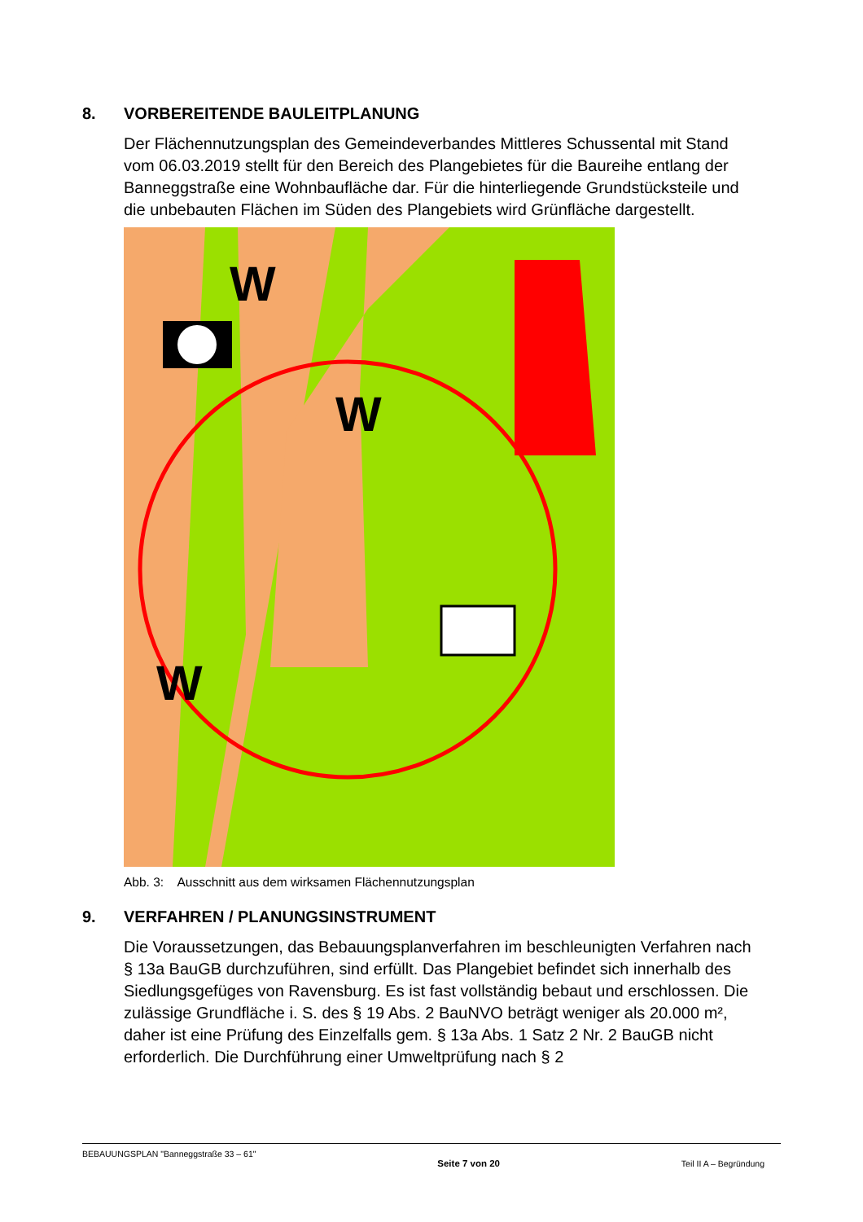8. VORBEREITENDE BAULEITPLANUNG
Der Flächennutzungsplan des Gemeindeverbandes Mittleres Schussental mit Stand vom 06.03.2019 stellt für den Bereich des Plangebietes für die Baureihe entlang der Banneggstraße eine Wohnbaufläche dar. Für die hinterliegende Grundstücksteile und die unbebauten Flächen im Süden des Plangebiets wird Grünfläche dargestellt.
W
W
W
Abb. 3: Ausschnitt aus dem wirksamen Flächennutzungsplan
9. VERFAHREN / PLANUNGSINSTRUMENT
Die Voraussetzungen, das Bebauungsplanverfahren im beschleunigten Verfahren nach § 13a BauGB durchzuführen, sind erfüllt. Das Plangebiet befindet sich inner­halb des Siedlungsgefüges von Ravensburg. Es ist fast vollständig bebaut und er­schlossen. Die zulässige Grundfläche i. S. des § 19 Abs. 2 BauNVO beträgt weni­ger als 20.000 m², daher ist eine Prüfung des Einzelfalls gem. § 13a Abs. 1 Satz 2 Nr. 2 BauGB nicht erforderlich. Die Durchführung einer Umweltprüfung nach § 2
BEBAUUNGSPLAN "Banneggstraße 33 – 61" Seite 7 von 20 Teil II A – Begründung